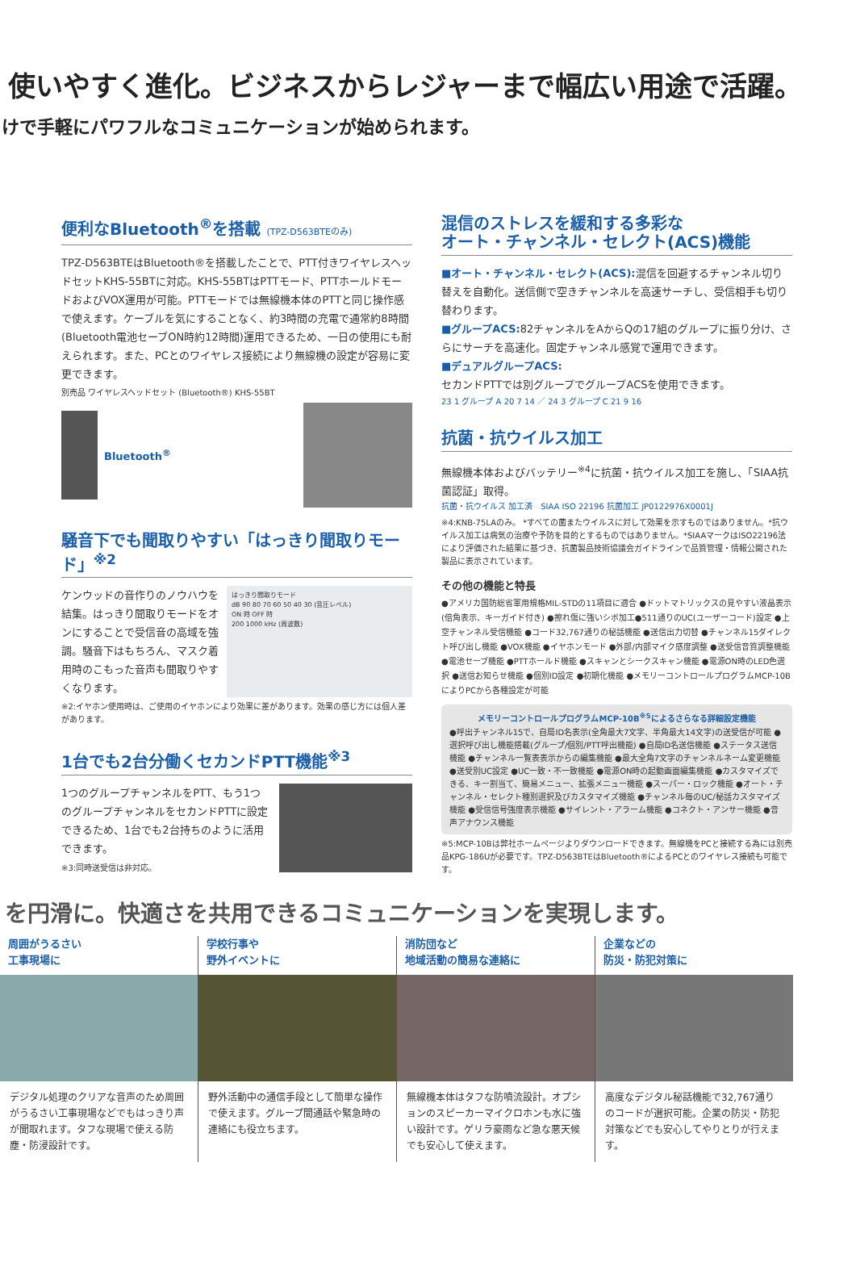使いやすく進化。ビジネスからレジャーまで幅広い用途で活躍。
けで手軽にパワフルなコミュニケーションが始められます。
便利なBluetooth<sup>®</sup>を搭載 (TPZ-D563BTEのみ)
TPZ-D563BTEはBluetooth®を搭載したことで、PTT付きワイヤレスヘッドセットKHS-55BTに対応。KHS-55BTはPTTモード、PTTホールドモードおよびVOX運用が可能。PTTモードでは無線機本体のPTTと同じ操作感で使えます。ケーブルを気にすることなく、約3時間の充電で通常約8時間(Bluetooth電池セーブON時約12時間)運用できるため、一日の使用にも耐えられます。また、PCとのワイヤレス接続により無線機の設定が容易に変更できます。
別売品 ワイヤレスヘッドセット (Bluetooth®) KHS-55BT
Bluetooth<sup>®</sup>
騒音下でも聞取りやすい「はっきり聞取りモード」<sup>※2</sup>
ケンウッドの音作りのノウハウを結集。はっきり聞取りモードをオンにすることで受信音の高域を強調。騒音下はもちろん、マスク着用時のこもった音声も聞取りやすくなります。
はっきり聞取りモード
dB 90 80 70 60 50 40 30 (音圧レベル)
ON 時 OFF 時
200 1000 kHz (周波数)
※2:イヤホン使用時は、ご使用のイヤホンにより効果に差があります。効果の感じ方には個人差があります。
1台でも2台分働くセカンドPTT機能<sup>※3</sup>
1つのグループチャンネルをPTT、もう1つのグループチャンネルをセカンドPTTに設定できるため、1台でも2台持ちのように活用できます。
※3:同時送受信は非対応。
混信のストレスを緩和する多彩な
オート・チャンネル・セレクト(ACS)機能
■オート・チャンネル・セレクト(ACS): 混信を回避するチャンネル切り替えを自動化。送信側で空きチャンネルを高速サーチし、受信相手も切り替わります。
■グループACS: 82チャンネルをAからQの17組のグループに振り分け、さらにサーチを高速化。固定チャンネル感覚で運用できます。
■デュアルグループACS:
セカンドPTTでは別グループでグループACSを使用できます。
23 1 グループ A 20 7 14 ／ 24 3 グループ C 21 9 16
抗菌・抗ウイルス加工
無線機本体およびバッテリー<sup>※4</sup>に抗菌・抗ウイルス加工を施し、「SIAA抗菌認証」取得。
抗菌・抗ウイルス 加工済　SIAA ISO 22196 抗菌加工 JP0122976X0001J
※4:KNB-75LAのみ。 *すべての菌またウイルスに対して効果を示すものではありません。*抗ウイルス加工は病気の治療や予防を目的とするものではありません。*SIAAマークはISO22196法により評価された結果に基づき、抗菌製品技術協議会ガイドラインで品質管理・情報公開された製品に表示されています。
その他の機能と特長
●アメリカ国防総省軍用規格MIL-STDの11項目に適合 ●ドットマトリックスの見やすい液晶表示(倍角表示、キーガイド付き) ●擦れ傷に強いシボ加工●511通りのUC(ユーザーコード)設定 ●上空チャンネル受信機能 ●コード32,767通りの秘話機能 ●送信出力切替 ●チャンネル15ダイレクト呼び出し機能 ●VOX機能 ●イヤホンモード ●外部/内部マイク感度調整 ●送受信音質調整機能 ●電池セーブ機能 ●PTTホールド機能 ●スキャンとシークスキャン機能 ●電源ON時のLED色選択 ●送信お知らせ機能 ●個別ID設定 ●初期化機能 ●メモリーコントロールプログラムMCP-10BによりPCから各種設定が可能
メモリーコントロールプログラムMCP-10B<sup>※5</sup>によるさらなる詳細設定機能
●呼出チャンネル15で、自局ID名表示(全角最大7文字、半角最大14文字)の送受信が可能 ●選択呼び出し機能搭載(グループ/個別/PTT呼出機能) ●自局ID名送信機能 ●ステータス送信機能 ●チャンネル一覧表表示からの編集機能 ●最大全角7文字のチャンネルネーム変更機能 ●送受別UC設定 ●UC一致・不一致機能 ●電源ON時の起動画面編集機能 ●カスタマイズできる、キー割当て、簡易メニュー、拡張メニュー機能 ●スーパー・ロック機能 ●オート・チャンネル・セレクト種別選択及びカスタマイズ機能 ●チャンネル毎のUC/秘話カスタマイズ機能 ●受信信号強度表示機能 ●サイレント・アラーム機能 ●コネクト・アンサー機能 ●音声アナウンス機能
※5:MCP-10Bは弊社ホームページよりダウンロードできます。無線機をPCと接続する為には別売品KPG-186Uが必要です。TPZ-D563BTEはBluetooth®によるPCとのワイヤレス接続も可能です。
を円滑に。快適さを共用できるコミュニケーションを実現します。
周囲がうるさい
工事現場に
デジタル処理のクリアな音声のため周囲がうるさい工事現場などでもはっきり声が聞取れます。タフな現場で使える防塵・防浸設計です。
学校行事や
野外イベントに
野外活動中の通信手段として簡単な操作で使えます。グループ間通話や緊急時の連絡にも役立ちます。
消防団など
地域活動の簡易な連絡に
無線機本体はタフな防噴流設計。オプションのスピーカーマイクロホンも水に強い設計です。ゲリラ豪雨など急な悪天候でも安心して使えます。
企業などの
防災・防犯対策に
高度なデジタル秘話機能で32,767通りのコードが選択可能。企業の防災・防犯対策などでも安心してやりとりが行えます。